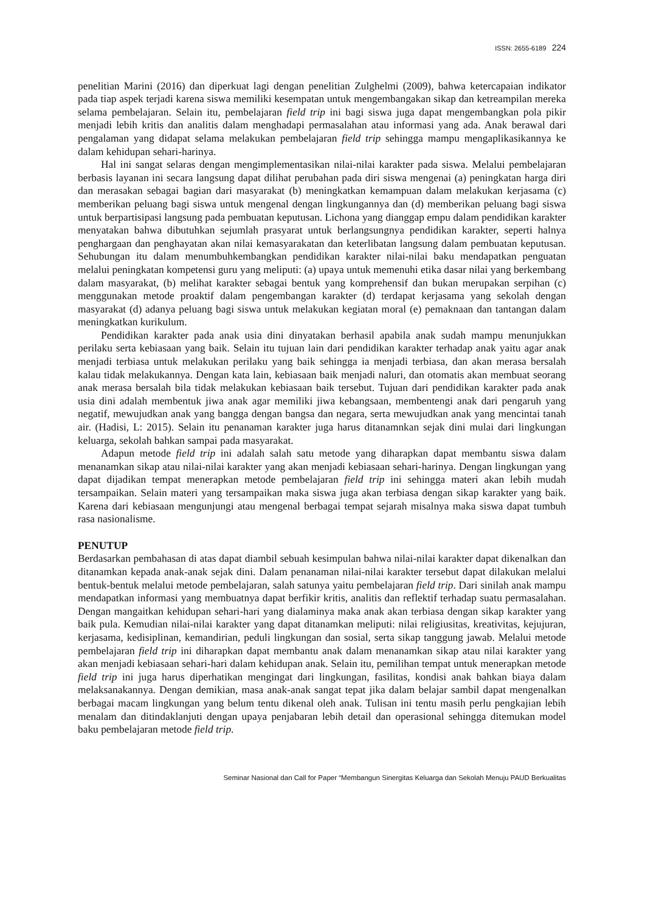ISSN: 2655-6189 224
penelitian Marini (2016) dan diperkuat lagi dengan penelitian Zulghelmi (2009), bahwa ketercapaian indikator pada tiap aspek terjadi karena siswa memiliki kesempatan untuk mengembangakan sikap dan ketreampilan mereka selama pembelajaran. Selain itu, pembelajaran field trip ini bagi siswa juga dapat mengembangkan pola pikir menjadi lebih kritis dan analitis dalam menghadapi permasalahan atau informasi yang ada. Anak berawal dari pengalaman yang didapat selama melakukan pembelajaran field trip sehingga mampu mengaplikasikannya ke dalam kehidupan sehari-harinya.
Hal ini sangat selaras dengan mengimplementasikan nilai-nilai karakter pada siswa. Melalui pembelajaran berbasis layanan ini secara langsung dapat dilihat perubahan pada diri siswa mengenai (a) peningkatan harga diri dan merasakan sebagai bagian dari masyarakat (b) meningkatkan kemampuan dalam melakukan kerjasama (c) memberikan peluang bagi siswa untuk mengenal dengan lingkungannya dan (d) memberikan peluang bagi siswa untuk berpartisipasi langsung pada pembuatan keputusan. Lichona yang dianggap empu dalam pendidikan karakter menyatakan bahwa dibutuhkan sejumlah prasyarat untuk berlangsungnya pendidikan karakter, seperti halnya penghargaan dan penghayatan akan nilai kemasyarakatan dan keterlibatan langsung dalam pembuatan keputusan. Sehubungan itu dalam menumbuhkembangkan pendidikan karakter nilai-nilai baku mendapatkan penguatan melalui peningkatan kompetensi guru yang meliputi: (a) upaya untuk memenuhi etika dasar nilai yang berkembang dalam masyarakat, (b) melihat karakter sebagai bentuk yang komprehensif dan bukan merupakan serpihan (c) menggunakan metode proaktif dalam pengembangan karakter (d) terdapat kerjasama yang sekolah dengan masyarakat (d) adanya peluang bagi siswa untuk melakukan kegiatan moral (e) pemaknaan dan tantangan dalam meningkatkan kurikulum.
Pendidikan karakter pada anak usia dini dinyatakan berhasil apabila anak sudah mampu menunjukkan perilaku serta kebiasaan yang baik. Selain itu tujuan lain dari pendidikan karakter terhadap anak yaitu agar anak menjadi terbiasa untuk melakukan perilaku yang baik sehingga ia menjadi terbiasa, dan akan merasa bersalah kalau tidak melakukannya. Dengan kata lain, kebiasaan baik menjadi naluri, dan otomatis akan membuat seorang anak merasa bersalah bila tidak melakukan kebiasaan baik tersebut. Tujuan dari pendidikan karakter pada anak usia dini adalah membentuk jiwa anak agar memiliki jiwa kebangsaan, membentengi anak dari pengaruh yang negatif, mewujudkan anak yang bangga dengan bangsa dan negara, serta mewujudkan anak yang mencintai tanah air. (Hadisi, L: 2015). Selain itu penanaman karakter juga harus ditanamnkan sejak dini mulai dari lingkungan keluarga, sekolah bahkan sampai pada masyarakat.
Adapun metode field trip ini adalah salah satu metode yang diharapkan dapat membantu siswa dalam menanamkan sikap atau nilai-nilai karakter yang akan menjadi kebiasaan sehari-harinya. Dengan lingkungan yang dapat dijadikan tempat menerapkan metode pembelajaran field trip ini sehingga materi akan lebih mudah tersampaikan. Selain materi yang tersampaikan maka siswa juga akan terbiasa dengan sikap karakter yang baik. Karena dari kebiasaan mengunjungi atau mengenal berbagai tempat sejarah misalnya maka siswa dapat tumbuh rasa nasionalisme.
PENUTUP
Berdasarkan pembahasan di atas dapat diambil sebuah kesimpulan bahwa nilai-nilai karakter dapat dikenalkan dan ditanamkan kepada anak-anak sejak dini. Dalam penanaman nilai-nilai karakter tersebut dapat dilakukan melalui bentuk-bentuk melalui metode pembelajaran, salah satunya yaitu pembelajaran field trip. Dari sinilah anak mampu mendapatkan informasi yang membuatnya dapat berfikir kritis, analitis dan reflektif terhadap suatu permasalahan. Dengan mangaitkan kehidupan sehari-hari yang dialaminya maka anak akan terbiasa dengan sikap karakter yang baik pula. Kemudian nilai-nilai karakter yang dapat ditanamkan meliputi: nilai religiusitas, kreativitas, kejujuran, kerjasama, kedisiplinan, kemandirian, peduli lingkungan dan sosial, serta sikap tanggung jawab. Melalui metode pembelajaran field trip ini diharapkan dapat membantu anak dalam menanamkan sikap atau nilai karakter yang akan menjadi kebiasaan sehari-hari dalam kehidupan anak. Selain itu, pemilihan tempat untuk menerapkan metode field trip ini juga harus diperhatikan mengingat dari lingkungan, fasilitas, kondisi anak bahkan biaya dalam melaksanakannya. Dengan demikian, masa anak-anak sangat tepat jika dalam belajar sambil dapat mengenalkan berbagai macam lingkungan yang belum tentu dikenal oleh anak. Tulisan ini tentu masih perlu pengkajian lebih menalam dan ditindaklanjuti dengan upaya penjabaran lebih detail dan operasional sehingga ditemukan model baku pembelajaran metode field trip.
Seminar Nasional dan Call for Paper “Membangun Sinergitas Keluarga dan Sekolah Menuju PAUD Berkualitas